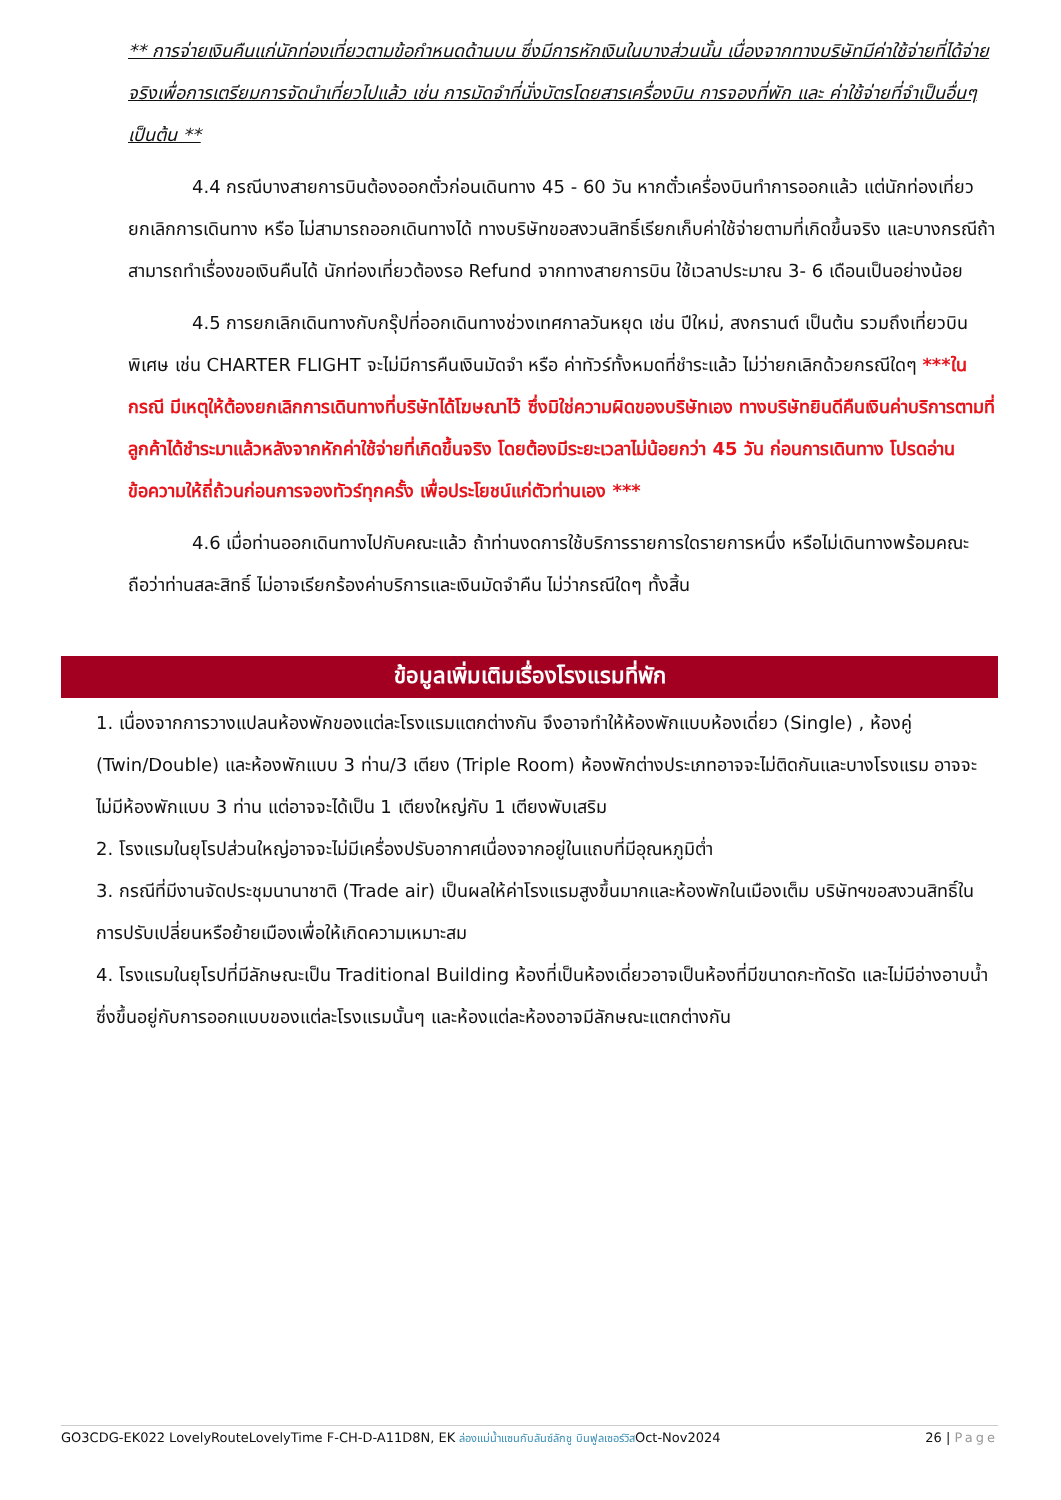** การจ่ายเงินคืนแก่นักท่องเที่ยวตามข้อกำหนดด้านบน ซึ่งมีการหักเงินในบางส่วนนั้น เนื่องจากทางบริษัทมีค่าใช้จ่ายที่ได้จ่ายจริงเพื่อการเตรียมการจัดนำเที่ยวไปแล้ว เช่น การมัดจำที่นั่งบัตรโดยสารเครื่องบิน การจองที่พัก และ ค่าใช้จ่ายที่จำเป็นอื่นๆ เป็นต้น **
4.4 กรณีบางสายการบินต้องออกตั๋วก่อนเดินทาง 45 - 60 วัน หากตั๋วเครื่องบินทำการออกแล้ว แต่นักท่องเที่ยวยกเลิกการเดินทาง หรือ ไม่สามารถออกเดินทางได้ ทางบริษัทขอสงวนสิทธิ์เรียกเก็บค่าใช้จ่ายตามที่เกิดขึ้นจริง และบางกรณีถ้าสามารถทำเรื่องขอเงินคืนได้ นักท่องเที่ยวต้องรอ Refund จากทางสายการบิน ใช้เวลาประมาณ 3- 6 เดือนเป็นอย่างน้อย
4.5 การยกเลิกเดินทางกับกรุ๊ปที่ออกเดินทางช่วงเทศกาลวันหยุด เช่น ปีใหม่, สงกรานต์ เป็นต้น รวมถึงเที่ยวบินพิเศษ เช่น CHARTER FLIGHT จะไม่มีการคืนเงินมัดจำ หรือ ค่าทัวร์ทั้งหมดที่ชำระแล้ว ไม่ว่ายกเลิกด้วยกรณีใดๆ ***ในกรณี มีเหตุให้ต้องยกเลิกการเดินทางที่บริษัทได้โฆษณาไว้ ซึ่งมิใช่ความผิดของบริษัทเอง ทางบริษัทยินดีคืนเงินค่าบริการตามที่ลูกค้าได้ชำระมาแล้วหลังจากหักค่าใช้จ่ายที่เกิดขึ้นจริง โดยต้องมีระยะเวลาไม่น้อยกว่า 45 วัน ก่อนการเดินทาง โปรดอ่านข้อความให้ถี่ถ้วนก่อนการจองทัวร์ทุกครั้ง เพื่อประโยชน์แก่ตัวท่านเอง ***
4.6 เมื่อท่านออกเดินทางไปกับคณะแล้ว ถ้าท่านงดการใช้บริการรายการใดรายการหนึ่ง หรือไม่เดินทางพร้อมคณะถือว่าท่านสละสิทธิ์ ไม่อาจเรียกร้องค่าบริการและเงินมัดจำคืน ไม่ว่ากรณีใดๆ ทั้งสิ้น
ข้อมูลเพิ่มเติมเรื่องโรงแรมที่พัก
1. เนื่องจากการวางแปลนห้องพักของแต่ละโรงแรมแตกต่างกัน จึงอาจทำให้ห้องพักแบบห้องเดี่ยว (Single) , ห้องคู่ (Twin/Double) และห้องพักแบบ 3 ท่าน/3 เตียง (Triple Room) ห้องพักต่างประเภทอาจจะไม่ติดกันและบางโรงแรม อาจจะไม่มีห้องพักแบบ 3 ท่าน แต่อาจจะได้เป็น 1 เตียงใหญ่กับ 1 เตียงพับเสริม
2. โรงแรมในยุโรปส่วนใหญ่อาจจะไม่มีเครื่องปรับอากาศเนื่องจากอยู่ในแถบที่มีอุณหภูมิต่ำ
3. กรณีที่มีงานจัดประชุมนานาชาติ (Trade air) เป็นผลให้ค่าโรงแรมสูงขึ้นมากและห้องพักในเมืองเต็ม บริษัทฯขอสงวนสิทธิ์ในการปรับเปลี่ยนหรือย้ายเมืองเพื่อให้เกิดความเหมาะสม
4. โรงแรมในยุโรปที่มีลักษณะเป็น Traditional Building ห้องที่เป็นห้องเดี่ยวอาจเป็นห้องที่มีขนาดกะทัดรัด และไม่มีอ่างอาบน้ำ ซึ่งขึ้นอยู่กับการออกแบบของแต่ละโรงแรมนั้นๆ และห้องแต่ละห้องอาจมีลักษณะแตกต่างกัน
GO3CDG-EK022 LovelyRouteLovelyTime F-CH-D-A11D8N, EK ล่องแม่น้ำแซนกับลันซ์ลักชู บินฟูลเซอร์วิสOct-Nov2024 26 | Page